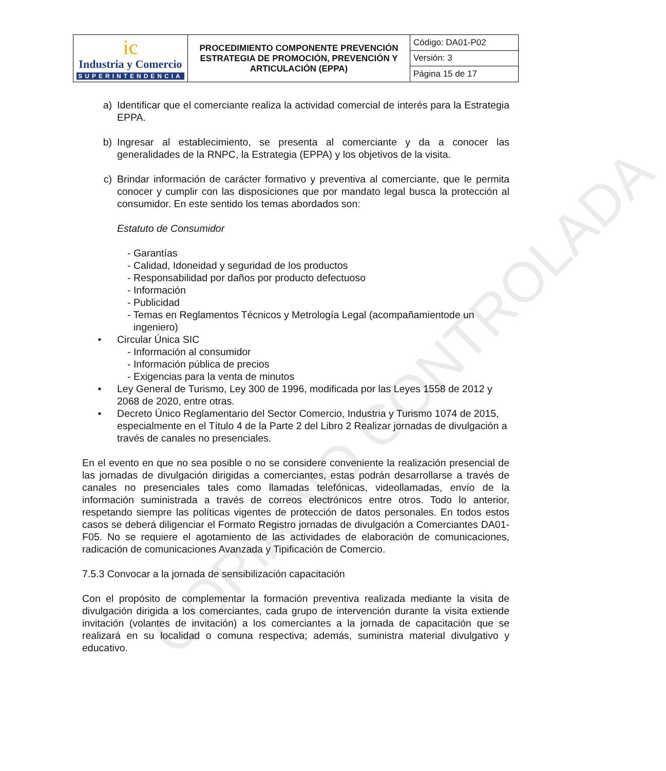COPIA NO CONTROLADA
| ic Industria y Comercio SUPERINTENDENCIA | PROCEDIMIENTO COMPONENTE PREVENCIÓN ESTRATEGIA DE PROMOCIÓN, PREVENCIÓN Y ARTICULACIÓN (EPPA) | Código: DA01-P02 |
| | | Versión: 3 |
| | | Página 15 de 17 |
a) Identificar que el comerciante realiza la actividad comercial de interés para la Estrategia EPPA.
b) Ingresar al establecimiento, se presenta al comerciante y da a conocer las generalidades de la RNPC, la Estrategia (EPPA) y los objetivos de la visita.
c) Brindar información de carácter formativo y preventiva al comerciante, que le permita conocer y cumplir con las disposiciones que por mandato legal busca la protección al consumidor. En este sentido los temas abordados son:
Estatuto de Consumidor
- Garantías
- Calidad, Idoneidad y seguridad de los productos
- Responsabilidad por daños por producto defectuoso
- Información
- Publicidad
- Temas en Reglamentos Técnicos y Metrología Legal (acompañamientode un ingeniero)
• Circular Única SIC
- Información al consumidor
- Información pública de precios
- Exigencias para la venta de minutos
• Ley General de Turismo, Ley 300 de 1996, modificada por las Leyes 1558 de 2012 y 2068 de 2020, entre otras.
• Decreto Único Reglamentario del Sector Comercio, Industria y Turismo 1074 de 2015, especialmente en el Título 4 de la Parte 2 del Libro 2 Realizar jornadas de divulgación a través de canales no presenciales.
En el evento en que no sea posible o no se considere conveniente la realización presencial de las jornadas de divulgación dirigidas a comerciantes, estas podrán desarrollarse a través de canales no presenciales tales como llamadas telefónicas, videollamadas, envío de la información suministrada a través de correos electrónicos entre otros. Todo lo anterior, respetando siempre las políticas vigentes de protección de datos personales. En todos estos casos se deberá diligenciar el Formato Registro jornadas de divulgación a Comerciantes DA01-F05. No se requiere el agotamiento de las actividades de elaboración de comunicaciones, radicación de comunicaciones Avanzada y Tipificación de Comercio.
7.5.3 Convocar a la jornada de sensibilización capacitación
Con el propósito de complementar la formación preventiva realizada mediante la visita de divulgación dirigida a los comerciantes, cada grupo de intervención durante la visita extiende invitación (volantes de invitación) a los comerciantes a la jornada de capacitación que se realizará en su localidad o comuna respectiva; además, suministra material divulgativo y educativo.